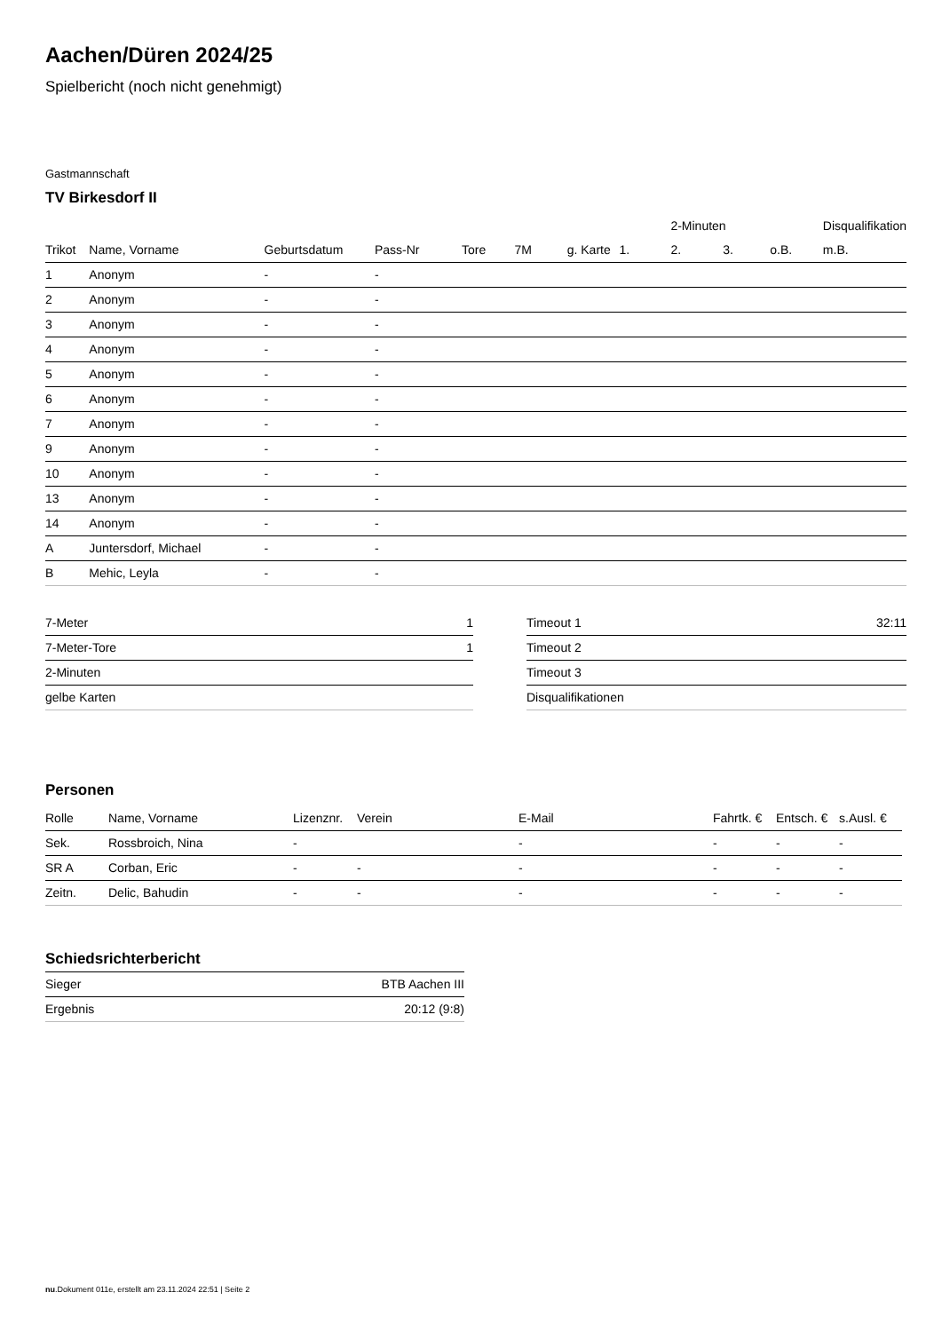Aachen/Düren 2024/25
Spielbericht (noch nicht genehmigt)
Gastmannschaft
TV Birkesdorf II
| | | | | | | | | 2-Minuten | | | Disqualifikation |
| --- | --- | --- | --- | --- | --- | --- | --- | --- | --- | --- | --- |
| Trikot | Name, Vorname | Geburtsdatum | Pass-Nr | Tore | 7M | g. Karte | 1. | 2. | 3. | o.B. | m.B. |
| 1 | Anonym | - | - | | | | | | | | |
| 2 | Anonym | - | - | | | | | | | | |
| 3 | Anonym | - | - | | | | | | | | |
| 4 | Anonym | - | - | | | | | | | | |
| 5 | Anonym | - | - | | | | | | | | |
| 6 | Anonym | - | - | | | | | | | | |
| 7 | Anonym | - | - | | | | | | | | |
| 9 | Anonym | - | - | | | | | | | | |
| 10 | Anonym | - | - | | | | | | | | |
| 13 | Anonym | - | - | | | | | | | | |
| 14 | Anonym | - | - | | | | | | | | |
| A | Juntersdorf, Michael | - | - | | | | | | | | |
| B | Mehic, Leyla | - | - | | | | | | | | |
| 7-Meter | 1 |
| 7-Meter-Tore | 1 |
| 2-Minuten | |
| gelbe Karten | |
| Timeout 1 | 32:11 |
| Timeout 2 | |
| Timeout 3 | |
| Disqualifikationen | |
Personen
| Rolle | Name, Vorname | Lizenznr. | Verein | E-Mail | Fahrtk. € | Entsch. € | s.Ausl. € |
| --- | --- | --- | --- | --- | --- | --- | --- |
| Sek. | Rossbroich, Nina | - | | - | - | - | - |
| SR A | Corban, Eric | - | - | - | - | - | - |
| Zeitn. | Delic, Bahudin | - | - | - | - | - | - |
Schiedsrichterbericht
| Sieger | BTB Aachen III |
| Ergebnis | 20:12 (9:8) |
nu.Dokument 011e, erstellt am 23.11.2024 22:51 | Seite 2